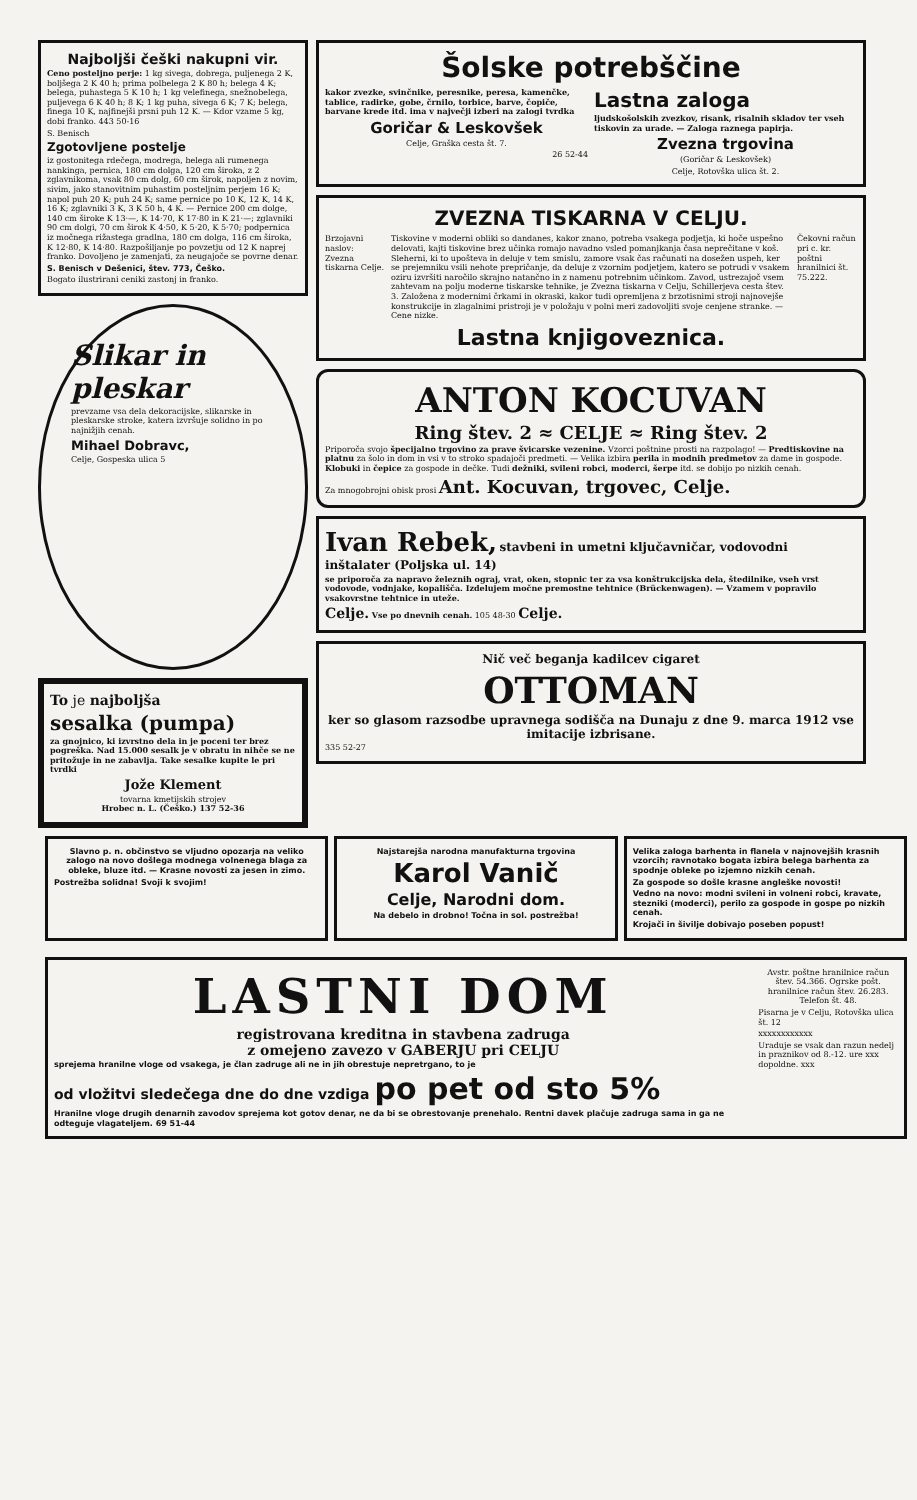Najboljši češki nakupni vir.
Ceno posteljno perje: 1 kg sivega, dobrega, puljenega 2 K, boljšega 2 K 40 h; prima polbelega 2 K 80 h; belega 4 K; belega, puhastega 5 K 10 h; 1 kg velefinega, snežnobelega, puljevega 6 K 40 h; 8 K; 1 kg puha, sivega 6 K; 7 K; belega, finega 10 K, najfinejši prsni puh 12 K. — Kdor vzame 5 kg, dobi franko. 443 50-16
S. Benisch
Zgotovljene postelje
iz gostonitega rdečega, modrega, belega ali rumenega nankinga, pernica, 180 cm dolga, 120 cm široka, z 2 zglavnikoma, vsak 80 cm dolg, 60 cm širok, napoljen z novim, sivim, jako stanovitnim puhastim posteljnim perjem 16 K; napol puh 20 K; puh 24 K; same pernice po 10 K, 12 K, 14 K, 16 K; zglavniki 3 K, 3 K 50 h, 4 K. — Pernice 200 cm dolge, 140 cm široke K 13·—, K 14·70, K 17·80 in K 21·—; zglavniki 90 cm dolgi, 70 cm širok K 4·50, K 5·20, K 5·70; podpernica iz močnega rižastega gradlna, 180 cm dolga, 116 cm široka, K 12·80, K 14·80. Razpošiljanje po povzetju od 12 K naprej franko. Dovoljeno je zamenjati, za neugajoče se povrne denar.
S. Benisch v Dešenici, štev. 773, Češko.
Bogato ilustrirani ceniki zastonj in franko.
Slikar in pleskar
prevzame vsa dela dekoracijske, slikarske in pleskarske stroke, katera izvršuje solidno in po najnižjih cenah.
Mihael Dobravc,
Celje, Gospeska ulica 5
To je najboljša
sesalka (pumpa)
za gnojnico, ki izvrstno dela in je poceni ter brez pogreška. Nad 15.000 sesalk je v obratu in nihče se ne pritožuje in ne zabavlja. Take sesalke kupite le pri tvrdki
Jože Klement
tovarna kmetijskih strojev
Hrobec n. L. (Češko.) 137 52-36
Šolske potrebščine
kakor zvezke, svinčnike, peresnike, peresa, kamenčke, tablice, radirke, gobe, črnilo, torbice, barve, čopiče, barvane krede itd. ima v največji izberi na zalogi tvrdka
Goričar & Leskovšek
Celje, Graška cesta št. 7.
26 52-44
Lastna zaloga
ljudskošolskih zvezkov, risank, risalnih skladov ter vseh tiskovin za urade. — Zaloga raznega papirja.
Zvezna trgovina
(Goričar & Leskovšek)
Celje, Rotovška ulica št. 2.
ZVEZNA TISKARNA V CELJU.
Brzojavni naslov: Zvezna tiskarna Celje.
Tiskovine v moderni obliki so dandanes, kakor znano, potreba vsakega podjetja, ki hoče uspešno delovati, kajti tiskovine brez učinka romajo navadno vsled pomanjkanja časa neprečitane v koš. Sleherni, ki to upošteva in deluje v tem smislu, zamore vsak čas računati na dosežen uspeh, ker se prejemniku vsili nehote prepričanje, da deluje z vzornim podjetjem, katero se potrudi v vsakem oziru izvršiti naročilo skrajno natančno in z namenu potrebnim učinkom. Zavod, ustrezajoč vsem zahtevam na polju moderne tiskarske tehnike, je Zvezna tiskarna v Celju, Schillerjeva cesta štev. 3. Založena z modernimi črkami in okraski, kakor tudi opremljena z brzotisnimi stroji najnovejše konstrukcije in zlagalnimi pristroji je v položaju v polni meri zadovoljiti svoje cenjene stranke. — Cene nizke.
Čekovni račun pri c. kr. poštni hranilnici št. 75.222.
Lastna knjigoveznica.
ANTON KOCUVAN
Ring štev. 2 ≈ CELJE ≈ Ring štev. 2
Priporoča svojo špecijalno trgovino za prave švicarske vezenine. Vzorci poštnine prosti na razpolago! — Predtiskovine na platnu za šolo in dom in vsi v to stroko spadajoči predmeti. — Velika izbira perila in modnih predmetov za dame in gospode. Klobuki in čepice za gospode in dečke. Tudi dežniki, svileni robci, moderci, šerpe itd. se dobijo po nizkih cenah.
Za mnogobrojni obisk prosi Ant. Kocuvan, trgovec, Celje.
Ivan Rebek, stavbeni in umetni ključavničar, vodovodni inštalater (Poljska ul. 14)
se priporoča za napravo železnih ograj, vrat, oken, stopnic ter za vsa konštrukcijska dela, štedilnike, vseh vrst vodovode, vodnjake, kopališča. Izdelujem močne premostne tehtnice (Brückenwagen). — Vzamem v popravilo vsakovrstne tehtnice in uteže.
Celje. Vse po dnevnih cenah. 105 48-30 Celje.
Nič več beganja kadilcev cigaret
OTTOMAN
ker so glasom razsodbe upravnega sodišča na Dunaju z dne 9. marca 1912 vse imitacije izbrisane.
335 52-27
Slavno p. n. občinstvo se vljudno opozarja na veliko zalogo na novo došlega modnega volnenega blaga za obleke, bluze itd. — Krasne novosti za jesen in zimo.
Postrežba solidna! Svoji k svojim!
Najstarejša narodna manufakturna trgovina
Karol Vanič
Celje, Narodni dom.
Na debelo in drobno! Točna in sol. postrežba!
Velika zaloga barhenta in flanela v najnovejših krasnih vzorcih; ravnotako bogata izbira belega barhenta za spodnje obleke po izjemno nizkih cenah.
Za gospode so došle krasne angleške novosti!
Vedno na novo: modni svileni in volneni robci, kravate, stezniki (moderci), perilo za gospode in gospe po nizkih cenah.
Krojači in šivilje dobivajo poseben popust!
LASTNI DOM
registrovana kreditna in stavbena zadruga
z omejeno zavezo v GABERJU pri CELJU
sprejema hranilne vloge od vsakega, je član zadruge ali ne in jih obrestuje nepretrgano, to je
od vložitvi sledečega dne do dne vzdiga po pet od sto 5%
Hranilne vloge drugih denarnih zavodov sprejema kot gotov denar, ne da bi se obrestovanje prenehalo. Rentni davek plačuje zadruga sama in ga ne odteguje vlagateljem. 69 51-44
Avstr. poštne hranilnice račun štev. 54.366. Ogrske pošt. hranilnice račun štev. 26.283. Telefon št. 48.
Pisarna je v Celju, Rotovška ulica št. 12
xxxxxxxxxxxx
Uraduje se vsak dan razun nedelj in praznikov od 8.-12. ure xxx dopoldne. xxx